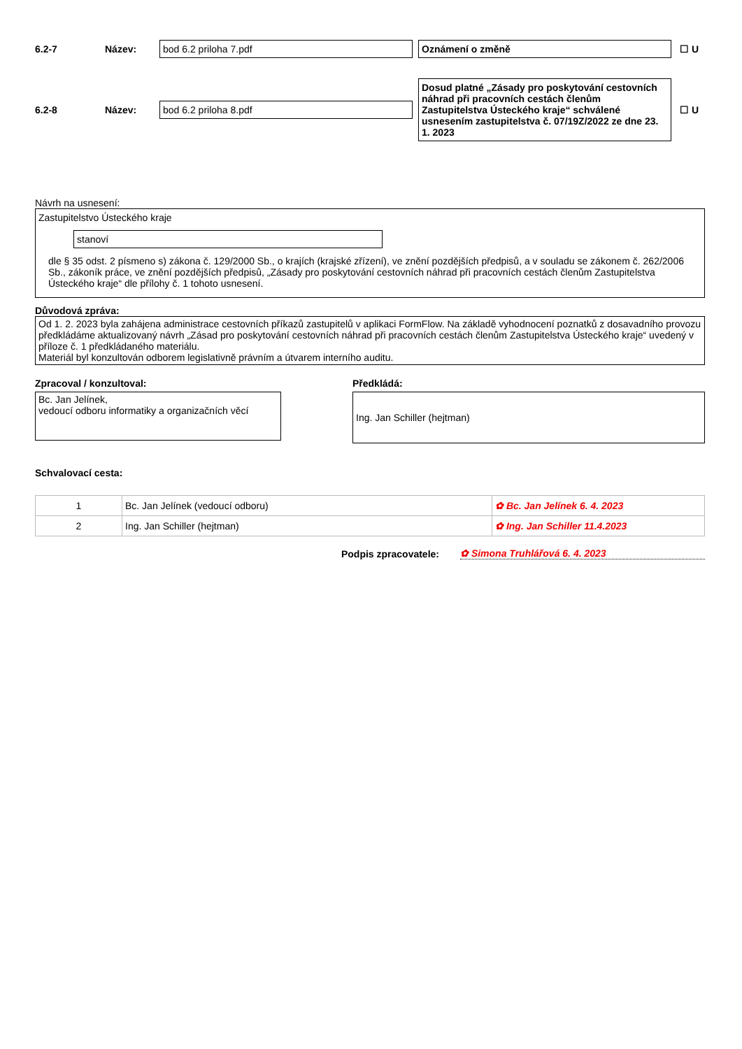6.2-7 Název:
bod 6.2 priloha 7.pdf Oznámení o změně
☐ U
6.2-8 Název:
bod 6.2 priloha 8.pdf
Dosud platné „Zásady pro poskytování cestovních náhrad při pracovních cestách členům Zastupitelstva Ústeckého kraje“ schválené usnesením zastupitelstva č. 07/19Z/2022 ze dne 23. 1. 2023
☐ U
Návrh na usnesení:
Zastupitelstvo Ústeckého kraje
stanoví
dle § 35 odst. 2 písmeno s) zákona č. 129/2000 Sb., o krajích (krajské zřízení), ve znění pozdějších předpisů, a v souladu se zákonem č. 262/2006 Sb., zákoník práce, ve znění pozdějších předpisů, „Zásady pro poskytování cestovních náhrad při pracovních cestách členům Zastupitelstva Ústeckého kraje“ dle přílohy č. 1 tohoto usnesení.
Důvodová zpráva:
Od 1. 2. 2023 byla zahájena administrace cestovních příkazů zastupitelů v aplikaci FormFlow. Na základě vyhodnocení poznatků z dosavadního provozu předkládáme aktualizovaný návrh „Zásad pro poskytování cestovních náhrad při pracovních cestách členům Zastupitelstva Ústeckého kraje“ uvedený v příloze č. 1 předkládaného materiálu.
Materiál byl konzultován odborem legislativně právním a útvarem interního auditu.
Zpracoval / konzultoval:
Bc. Jan Jelínek,
vedoucí odboru informatiky a organizačních věcí
Předkládá:
Ing. Jan Schiller (hejtman)
Schvalovací cesta:
| 1 | Bc. Jan Jelínek (vedoucí odboru) | ✿ Bc. Jan Jelínek 6. 4. 2023 |
| 2 | Ing. Jan Schiller (hejtman) | ✿ Ing. Jan Schiller 11.4.2023 |
Podpis zpracovatele: ✿ Simona Truhlářová 6. 4. 2023